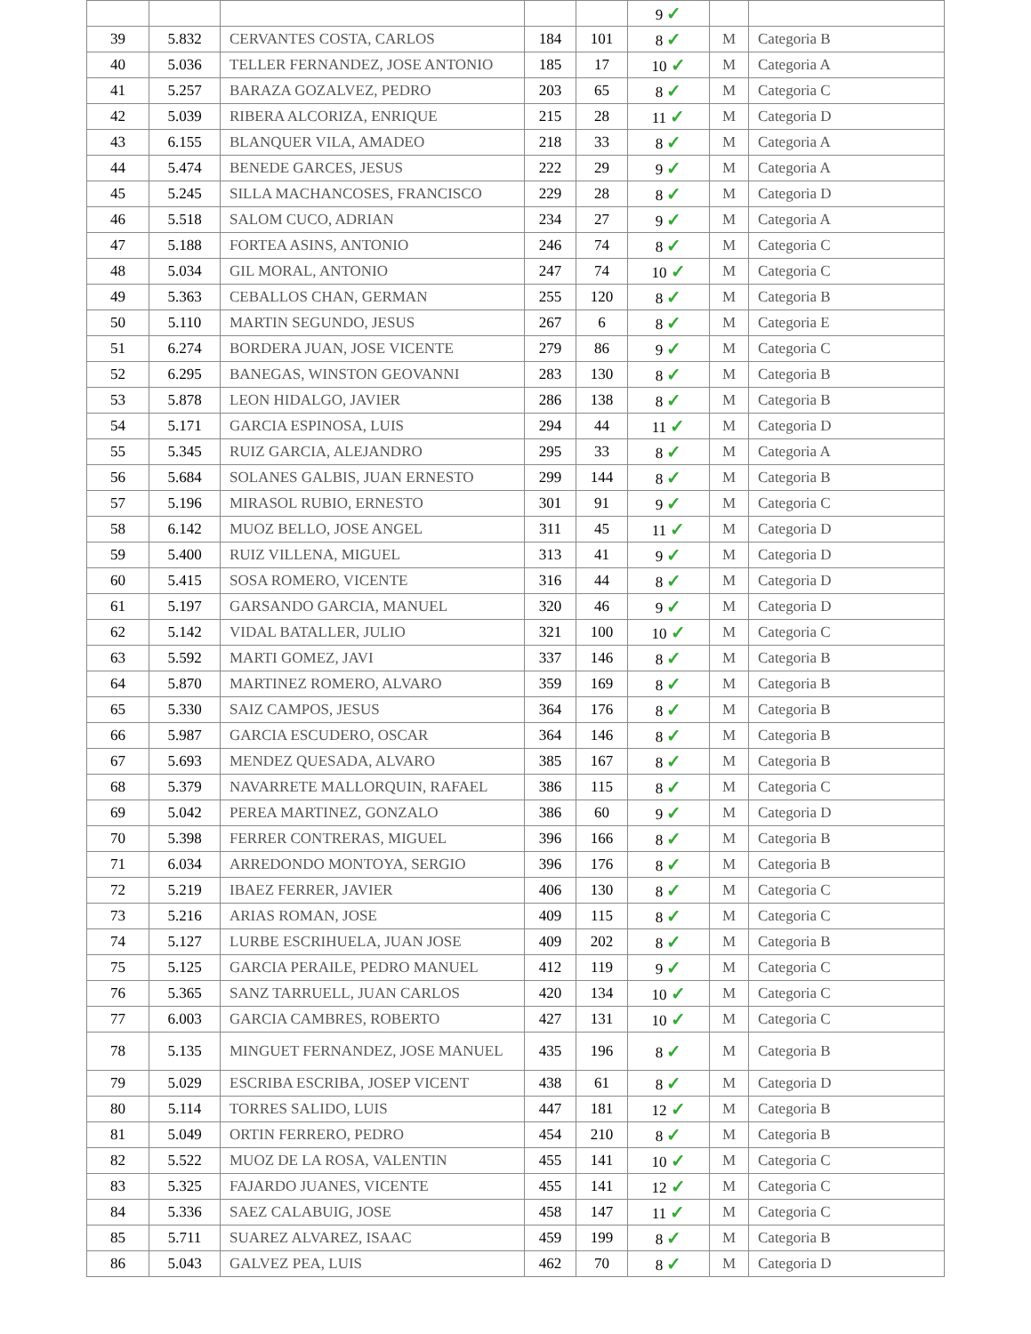| | | | | | 9 ✓ | | |
| 39 | 5.832 | CERVANTES COSTA, CARLOS | 184 | 101 | 8 ✓ | M | Categoria B |
| 40 | 5.036 | TELLER FERNANDEZ, JOSE ANTONIO | 185 | 17 | 10 ✓ | M | Categoria A |
| 41 | 5.257 | BARAZA GOZALVEZ, PEDRO | 203 | 65 | 8 ✓ | M | Categoria C |
| 42 | 5.039 | RIBERA ALCORIZA, ENRIQUE | 215 | 28 | 11 ✓ | M | Categoria D |
| 43 | 6.155 | BLANQUER VILA, AMADEO | 218 | 33 | 8 ✓ | M | Categoria A |
| 44 | 5.474 | BENEDE GARCES, JESUS | 222 | 29 | 9 ✓ | M | Categoria A |
| 45 | 5.245 | SILLA MACHANCOSES, FRANCISCO | 229 | 28 | 8 ✓ | M | Categoria D |
| 46 | 5.518 | SALOM CUCO, ADRIAN | 234 | 27 | 9 ✓ | M | Categoria A |
| 47 | 5.188 | FORTEA ASINS, ANTONIO | 246 | 74 | 8 ✓ | M | Categoria C |
| 48 | 5.034 | GIL MORAL, ANTONIO | 247 | 74 | 10 ✓ | M | Categoria C |
| 49 | 5.363 | CEBALLOS CHAN, GERMAN | 255 | 120 | 8 ✓ | M | Categoria B |
| 50 | 5.110 | MARTIN SEGUNDO, JESUS | 267 | 6 | 8 ✓ | M | Categoria E |
| 51 | 6.274 | BORDERA JUAN, JOSE VICENTE | 279 | 86 | 9 ✓ | M | Categoria C |
| 52 | 6.295 | BANEGAS, WINSTON GEOVANNI | 283 | 130 | 8 ✓ | M | Categoria B |
| 53 | 5.878 | LEON HIDALGO, JAVIER | 286 | 138 | 8 ✓ | M | Categoria B |
| 54 | 5.171 | GARCIA ESPINOSA, LUIS | 294 | 44 | 11 ✓ | M | Categoria D |
| 55 | 5.345 | RUIZ GARCIA, ALEJANDRO | 295 | 33 | 8 ✓ | M | Categoria A |
| 56 | 5.684 | SOLANES GALBIS, JUAN ERNESTO | 299 | 144 | 8 ✓ | M | Categoria B |
| 57 | 5.196 | MIRASOL RUBIO, ERNESTO | 301 | 91 | 9 ✓ | M | Categoria C |
| 58 | 6.142 | MUOZ BELLO, JOSE ANGEL | 311 | 45 | 11 ✓ | M | Categoria D |
| 59 | 5.400 | RUIZ VILLENA, MIGUEL | 313 | 41 | 9 ✓ | M | Categoria D |
| 60 | 5.415 | SOSA ROMERO, VICENTE | 316 | 44 | 8 ✓ | M | Categoria D |
| 61 | 5.197 | GARSANDO GARCIA, MANUEL | 320 | 46 | 9 ✓ | M | Categoria D |
| 62 | 5.142 | VIDAL BATALLER, JULIO | 321 | 100 | 10 ✓ | M | Categoria C |
| 63 | 5.592 | MARTI GOMEZ, JAVI | 337 | 146 | 8 ✓ | M | Categoria B |
| 64 | 5.870 | MARTINEZ ROMERO, ALVARO | 359 | 169 | 8 ✓ | M | Categoria B |
| 65 | 5.330 | SAIZ CAMPOS, JESUS | 364 | 176 | 8 ✓ | M | Categoria B |
| 66 | 5.987 | GARCIA ESCUDERO, OSCAR | 364 | 146 | 8 ✓ | M | Categoria B |
| 67 | 5.693 | MENDEZ QUESADA, ALVARO | 385 | 167 | 8 ✓ | M | Categoria B |
| 68 | 5.379 | NAVARRETE MALLORQUIN, RAFAEL | 386 | 115 | 8 ✓ | M | Categoria C |
| 69 | 5.042 | PEREA MARTINEZ, GONZALO | 386 | 60 | 9 ✓ | M | Categoria D |
| 70 | 5.398 | FERRER CONTRERAS, MIGUEL | 396 | 166 | 8 ✓ | M | Categoria B |
| 71 | 6.034 | ARREDONDO MONTOYA, SERGIO | 396 | 176 | 8 ✓ | M | Categoria B |
| 72 | 5.219 | IBAEZ FERRER, JAVIER | 406 | 130 | 8 ✓ | M | Categoria C |
| 73 | 5.216 | ARIAS ROMAN, JOSE | 409 | 115 | 8 ✓ | M | Categoria C |
| 74 | 5.127 | LURBE ESCRIHUELA, JUAN JOSE | 409 | 202 | 8 ✓ | M | Categoria B |
| 75 | 5.125 | GARCIA PERAILE, PEDRO MANUEL | 412 | 119 | 9 ✓ | M | Categoria C |
| 76 | 5.365 | SANZ TARRUELL, JUAN CARLOS | 420 | 134 | 10 ✓ | M | Categoria C |
| 77 | 6.003 | GARCIA CAMBRES, ROBERTO | 427 | 131 | 10 ✓ | M | Categoria C |
| 78 | 5.135 | MINGUET FERNANDEZ, JOSE MANUEL | 435 | 196 | 8 ✓ | M | Categoria B |
| 79 | 5.029 | ESCRIBA ESCRIBA, JOSEP VICENT | 438 | 61 | 8 ✓ | M | Categoria D |
| 80 | 5.114 | TORRES SALIDO, LUIS | 447 | 181 | 12 ✓ | M | Categoria B |
| 81 | 5.049 | ORTIN FERRERO, PEDRO | 454 | 210 | 8 ✓ | M | Categoria B |
| 82 | 5.522 | MUOZ DE LA ROSA, VALENTIN | 455 | 141 | 10 ✓ | M | Categoria C |
| 83 | 5.325 | FAJARDO JUANES, VICENTE | 455 | 141 | 12 ✓ | M | Categoria C |
| 84 | 5.336 | SAEZ CALABUIG, JOSE | 458 | 147 | 11 ✓ | M | Categoria C |
| 85 | 5.711 | SUAREZ ALVAREZ, ISAAC | 459 | 199 | 8 ✓ | M | Categoria B |
| 86 | 5.043 | GALVEZ PEA, LUIS | 462 | 70 | 8 ✓ | M | Categoria D |